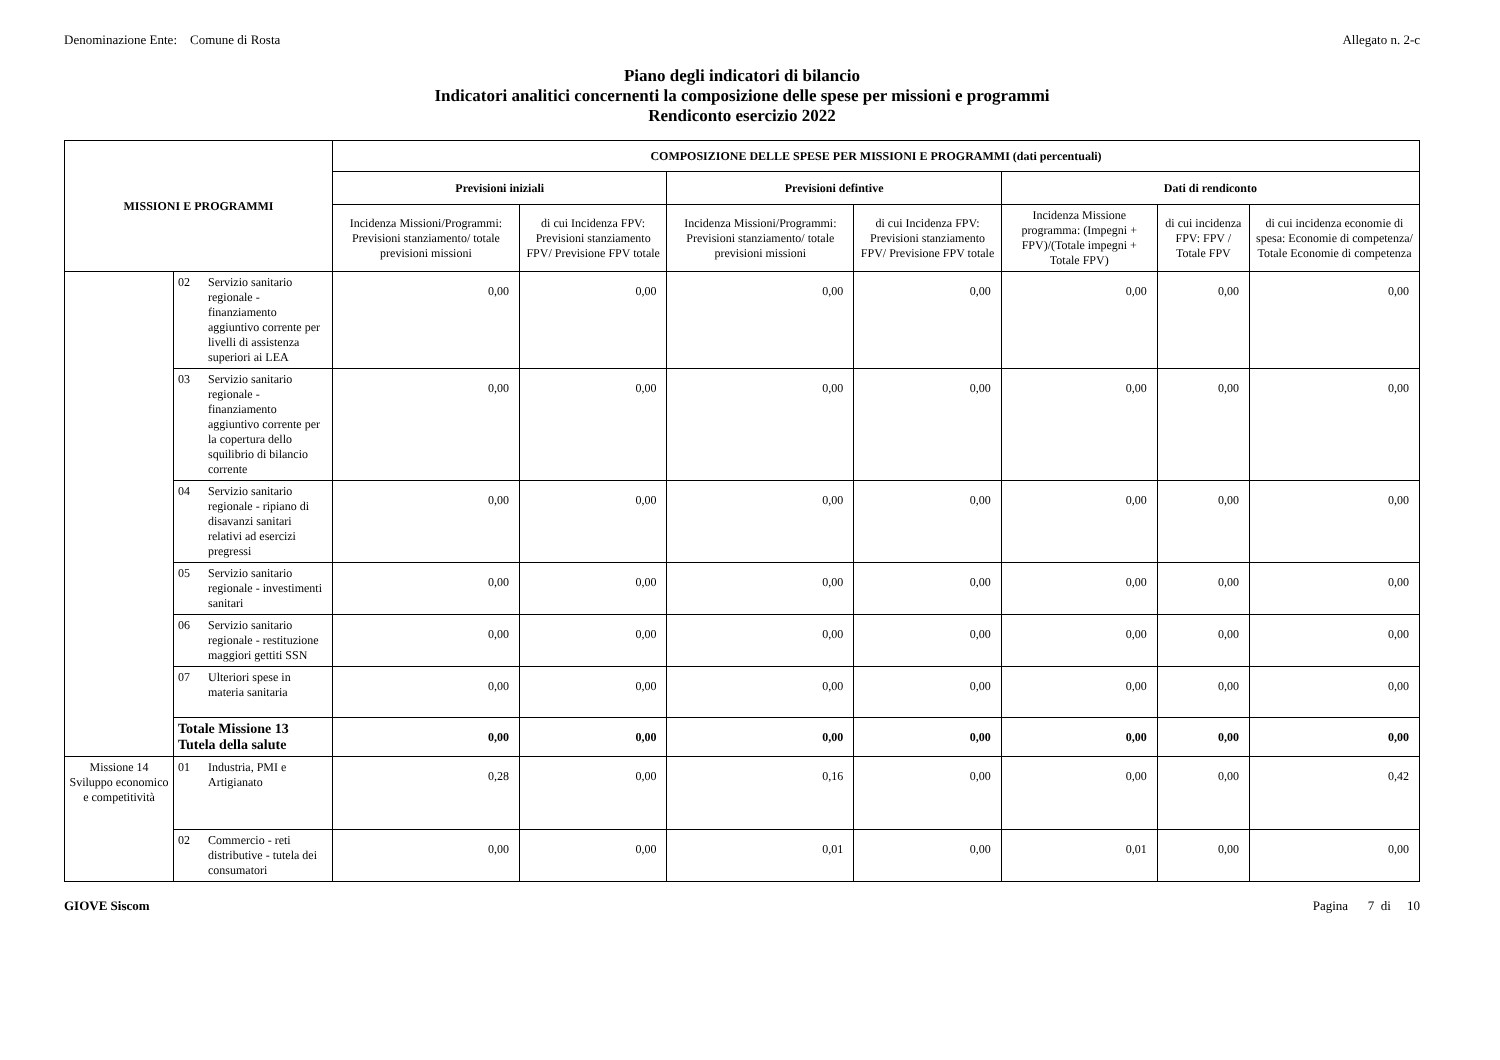Denominazione Ente: Comune di Rosta Allegato n. 2-c
Piano degli indicatori di bilancio
Indicatori analitici concernenti la composizione delle spese per missioni e programmi
Rendiconto esercizio 2022
| MISSIONI E PROGRAMMI | | | COMPOSIZIONE DELLE SPESE PER MISSIONI E PROGRAMMI (dati percentuali) | | | | | | |
| --- | --- | --- | --- | --- | --- | --- | --- | --- | --- |
| | | | Previsioni iniziali | | Previsioni defintive | | Dati di rendiconto | | |
| | | | Incidenza Missioni/Programmi: Previsioni stanziamento/ totale previsioni missioni | di cui Incidenza FPV: Previsioni stanziamento FPV/ Previsione FPV totale | Incidenza Missioni/Programmi: Previsioni stanziamento/ totale previsioni missioni | di cui Incidenza FPV: Previsioni stanziamento FPV/ Previsione FPV totale | Incidenza Missione programma: (Impegni + FPV)/(Totale impegni + Totale FPV) | di cui incidenza FPV: FPV / Totale FPV | di cui incidenza economie di spesa: Economie di competenza/ Totale Economie di competenza |
| | 02 | Servizio sanitario regionale - finanziamento aggiuntivo corrente per livelli di assistenza superiori ai LEA | 0,00 | 0,00 | 0,00 | 0,00 | 0,00 | 0,00 | 0,00 |
| | 03 | Servizio sanitario regionale - finanziamento aggiuntivo corrente per la copertura dello squilibrio di bilancio corrente | 0,00 | 0,00 | 0,00 | 0,00 | 0,00 | 0,00 | 0,00 |
| | 04 | Servizio sanitario regionale - ripiano di disavanzi sanitari relativi ad esercizi pregressi | 0,00 | 0,00 | 0,00 | 0,00 | 0,00 | 0,00 | 0,00 |
| | 05 | Servizio sanitario regionale - investimenti sanitari | 0,00 | 0,00 | 0,00 | 0,00 | 0,00 | 0,00 | 0,00 |
| | 06 | Servizio sanitario regionale - restituzione maggiori gettiti SSN | 0,00 | 0,00 | 0,00 | 0,00 | 0,00 | 0,00 | 0,00 |
| | 07 | Ulteriori spese in materia sanitaria | 0,00 | 0,00 | 0,00 | 0,00 | 0,00 | 0,00 | 0,00 |
| | Totale Missione 13 Tutela della salute | | 0,00 | 0,00 | 0,00 | 0,00 | 0,00 | 0,00 | 0,00 |
| Missione 14 Sviluppo economico e competitività | 01 | Industria, PMI e Artigianato | 0,28 | 0,00 | 0,16 | 0,00 | 0,00 | 0,00 | 0,42 |
| | 02 | Commercio - reti distributive - tutela dei consumatori | 0,00 | 0,00 | 0,01 | 0,00 | 0,01 | 0,00 | 0,00 |
GIOVE Siscom Pagina 7 di 10